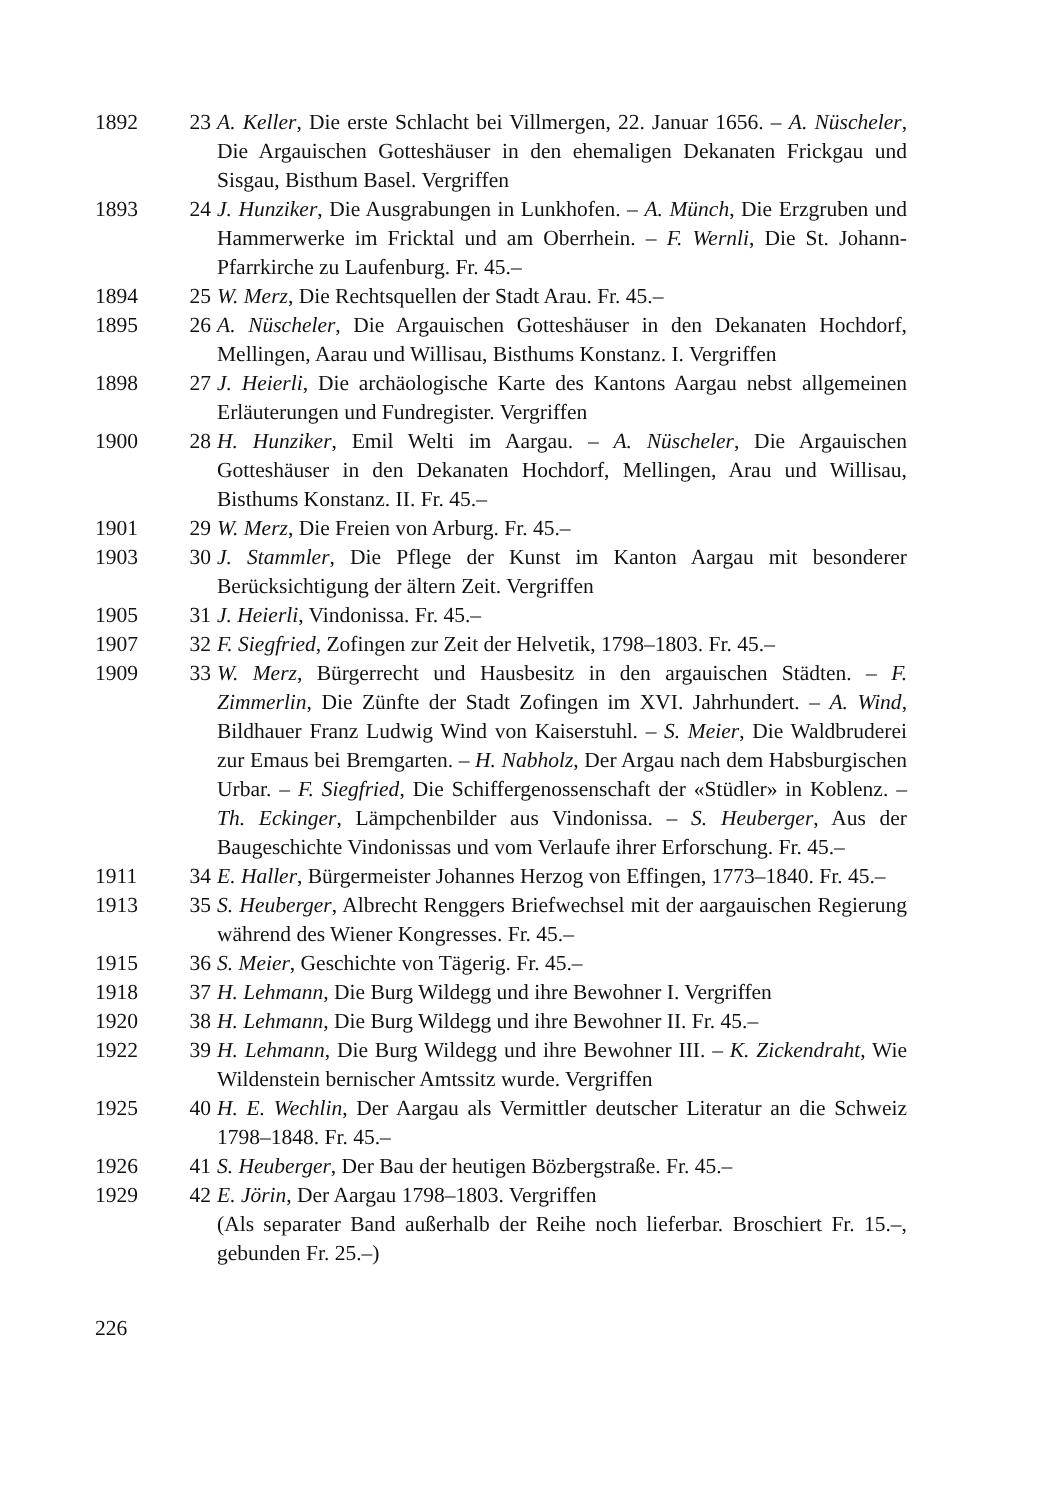1892 23 A. Keller, Die erste Schlacht bei Villmergen, 22. Januar 1656. – A. Nüscheler, Die Argauischen Gotteshäuser in den ehemaligen Dekanaten Frickgau und Sisgau, Bisthum Basel. Vergriffen
1893 24 J. Hunziker, Die Ausgrabungen in Lunkhofen. – A. Münch, Die Erzgruben und Hammerwerke im Fricktal und am Oberrhein. – F. Wernli, Die St. Johann-Pfarrkirche zu Laufenburg. Fr. 45.–
1894 25 W. Merz, Die Rechtsquellen der Stadt Arau. Fr. 45.–
1895 26 A. Nüscheler, Die Argauischen Gotteshäuser in den Dekanaten Hochdorf, Mellingen, Aarau und Willisau, Bisthums Konstanz. I. Vergriffen
1898 27 J. Heierli, Die archäologische Karte des Kantons Aargau nebst allgemeinen Erläuterungen und Fundregister. Vergriffen
1900 28 H. Hunziker, Emil Welti im Aargau. – A. Nüscheler, Die Argauischen Gotteshäuser in den Dekanaten Hochdorf, Mellingen, Arau und Willisau, Bisthums Konstanz. II. Fr. 45.–
1901 29 W. Merz, Die Freien von Arburg. Fr. 45.–
1903 30 J. Stammler, Die Pflege der Kunst im Kanton Aargau mit besonderer Berücksichtigung der ältern Zeit. Vergriffen
1905 31 J. Heierli, Vindonissa. Fr. 45.–
1907 32 F. Siegfried, Zofingen zur Zeit der Helvetik, 1798–1803. Fr. 45.–
1909 33 W. Merz, Bürgerrecht und Hausbesitz in den argauischen Städten. – F. Zimmerlin, Die Zünfte der Stadt Zofingen im XVI. Jahrhundert. – A. Wind, Bildhauer Franz Ludwig Wind von Kaiserstuhl. – S. Meier, Die Waldbruderei zur Emaus bei Bremgarten. – H. Nabholz, Der Argau nach dem Habsburgischen Urbar. – F. Siegfried, Die Schiffergenossenschaft der «Stüdler» in Koblenz. – Th. Eckinger, Lämpchenbilder aus Vindonissa. – S. Heuberger, Aus der Baugeschichte Vindonissas und vom Verlaufe ihrer Erforschung. Fr. 45.–
1911 34 E. Haller, Bürgermeister Johannes Herzog von Effingen, 1773–1840. Fr. 45.–
1913 35 S. Heuberger, Albrecht Renggers Briefwechsel mit der aargauischen Regierung während des Wiener Kongresses. Fr. 45.–
1915 36 S. Meier, Geschichte von Tägerig. Fr. 45.–
1918 37 H. Lehmann, Die Burg Wildegg und ihre Bewohner I. Vergriffen
1920 38 H. Lehmann, Die Burg Wildegg und ihre Bewohner II. Fr. 45.–
1922 39 H. Lehmann, Die Burg Wildegg und ihre Bewohner III. – K. Zickendraht, Wie Wildenstein bernischer Amtssitz wurde. Vergriffen
1925 40 H. E. Wechlin, Der Aargau als Vermittler deutscher Literatur an die Schweiz 1798–1848. Fr. 45.–
1926 41 S. Heuberger, Der Bau der heutigen Bözbergstraße. Fr. 45.–
1929 42 E. Jörin, Der Aargau 1798–1803. Vergriffen
(Als separater Band außerhalb der Reihe noch lieferbar. Broschiert Fr. 15.–, gebunden Fr. 25.–)
226